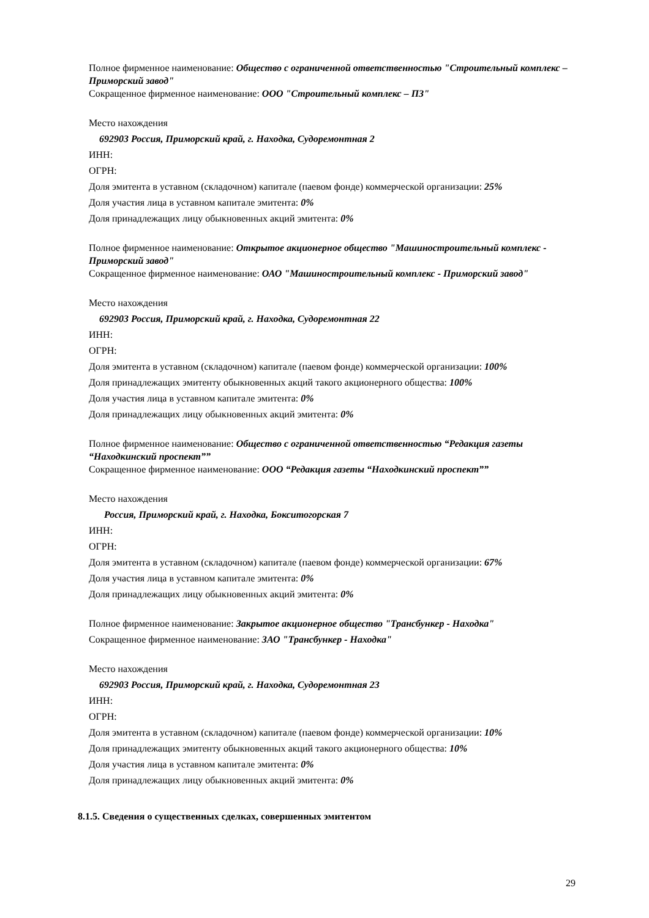Полное фирменное наименование: Общество с ограниченной ответственностью "Строительный комплекс – Приморский завод"
Сокращенное фирменное наименование: ООО "Строительный комплекс – ПЗ"
Место нахождения
692903 Россия, Приморский край, г. Находка, Судоремонтная 2
ИНН:
ОГРН:
Доля эмитента в уставном (складочном) капитале (паевом фонде) коммерческой организации: 25%
Доля участия лица в уставном капитале эмитента: 0%
Доля принадлежащих лицу обыкновенных акций эмитента: 0%
Полное фирменное наименование: Открытое акционерное общество "Машиностроительный комплекс - Приморский завод"
Сокращенное фирменное наименование: ОАО "Машиностроительный комплекс - Приморский завод"
Место нахождения
692903 Россия, Приморский край, г. Находка, Судоремонтная 22
ИНН:
ОГРН:
Доля эмитента в уставном (складочном) капитале (паевом фонде) коммерческой организации: 100%
Доля принадлежащих эмитенту обыкновенных акций такого акционерного общества: 100%
Доля участия лица в уставном капитале эмитента: 0%
Доля принадлежащих лицу обыкновенных акций эмитента: 0%
Полное фирменное наименование: Общество с ограниченной ответственностью “Редакция газеты “Находкинский проспект””
Сокращенное фирменное наименование: ООО “Редакция газеты “Находкинский проспект””
Место нахождения
Россия, Приморский край, г. Находка, Бокситогорская 7
ИНН:
ОГРН:
Доля эмитента в уставном (складочном) капитале (паевом фонде) коммерческой организации: 67%
Доля участия лица в уставном капитале эмитента: 0%
Доля принадлежащих лицу обыкновенных акций эмитента: 0%
Полное фирменное наименование: Закрытое акционерное общество "Трансбункер - Находка"
Сокращенное фирменное наименование: ЗАО "Трансбункер - Находка"
Место нахождения
692903 Россия, Приморский край, г. Находка, Судоремонтная 23
ИНН:
ОГРН:
Доля эмитента в уставном (складочном) капитале (паевом фонде) коммерческой организации: 10%
Доля принадлежащих эмитенту обыкновенных акций такого акционерного общества: 10%
Доля участия лица в уставном капитале эмитента: 0%
Доля принадлежащих лицу обыкновенных акций эмитента: 0%
8.1.5. Сведения о существенных сделках, совершенных эмитентом
29